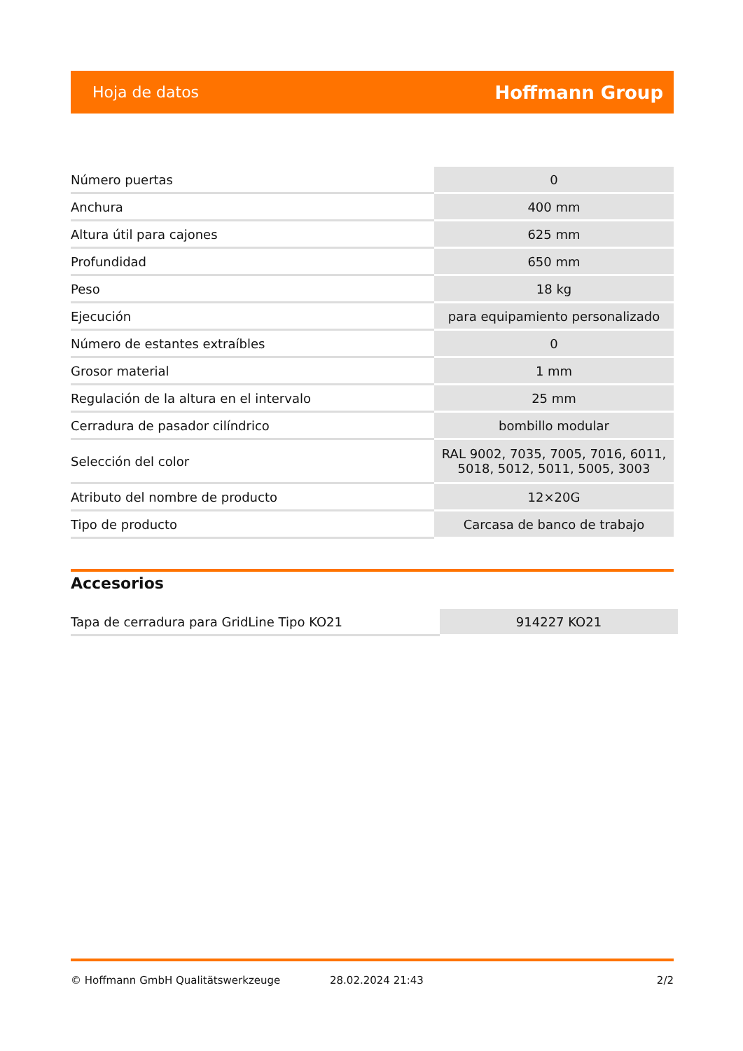Hoja de datos Hoffmann Group
| Número puertas | 0 |
| Anchura | 400 mm |
| Altura útil para cajones | 625 mm |
| Profundidad | 650 mm |
| Peso | 18 kg |
| Ejecución | para equipamiento personalizado |
| Número de estantes extraíbles | 0 |
| Grosor material | 1 mm |
| Regulación de la altura en el intervalo | 25 mm |
| Cerradura de pasador cilíndrico | bombillo modular |
| Selección del color | RAL 9002, 7035, 7005, 7016, 6011, 5018, 5012, 5011, 5005, 3003 |
| Atributo del nombre de producto | 12×20G |
| Tipo de producto | Carcasa de banco de trabajo |
Accesorios
| Tapa de cerradura para GridLine Tipo KO21 | 914227 KO21 |
© Hoffmann GmbH Qualitätswerkzeuge 28.02.2024 21:43 2/2